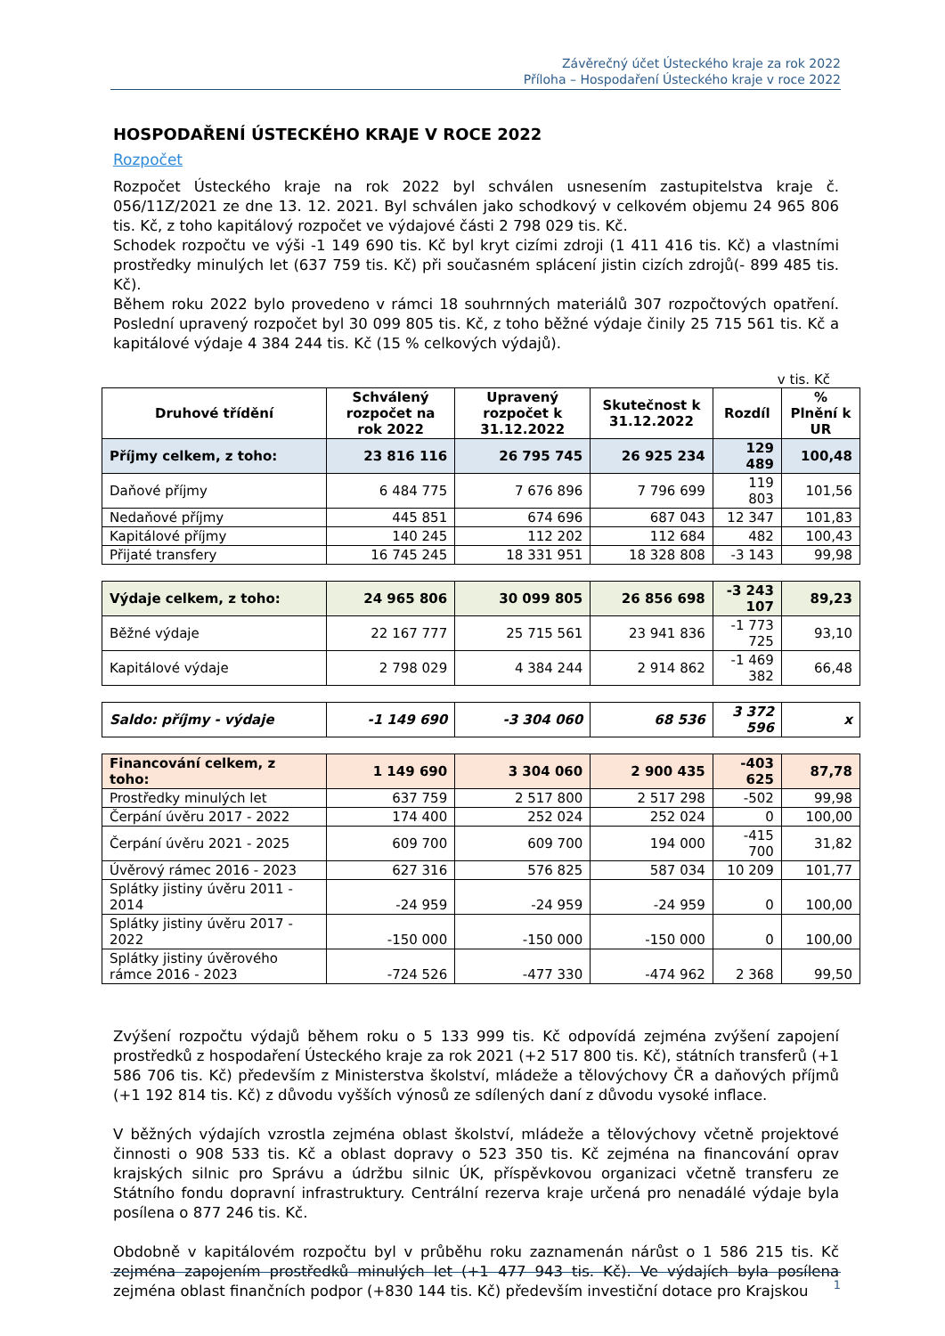Závěrečný účet Ústeckého kraje za rok 2022
Příloha – Hospodaření Ústeckého kraje v roce 2022
HOSPODAŘENÍ ÚSTECKÉHO KRAJE V ROCE 2022
Rozpočet
Rozpočet Ústeckého kraje na rok 2022 byl schválen usnesením zastupitelstva kraje č. 056/11Z/2021 ze dne 13. 12. 2021. Byl schválen jako schodkový v celkovém objemu 24 965 806 tis. Kč, z toho kapitálový rozpočet ve výdajové části 2 798 029 tis. Kč.
Schodek rozpočtu ve výši -1 149 690 tis. Kč byl kryt cizími zdroji (1 411 416 tis. Kč) a vlastními prostředky minulých let (637 759 tis. Kč) při současném splácení jistin cizích zdrojů(- 899 485 tis. Kč).
Během roku 2022 bylo provedeno v rámci 18 souhrnných materiálů 307 rozpočtových opatření. Poslední upravený rozpočet byl 30 099 805 tis. Kč, z toho běžné výdaje činily 25 715 561 tis. Kč a kapitálové výdaje 4 384 244 tis. Kč (15 % celkových výdajů).
v tis. Kč
| Druhové třídění | Schválený rozpočet na rok 2022 | Upravený rozpočet k 31.12.2022 | Skutečnost k 31.12.2022 | Rozdíl | % Plnění k UR |
| --- | --- | --- | --- | --- | --- |
| Příjmy celkem, z toho: | 23 816 116 | 26 795 745 | 26 925 234 | 129 489 | 100,48 |
| Daňové příjmy | 6 484 775 | 7 676 896 | 7 796 699 | 119 803 | 101,56 |
| Nedaňové příjmy | 445 851 | 674 696 | 687 043 | 12 347 | 101,83 |
| Kapitálové příjmy | 140 245 | 112 202 | 112 684 | 482 | 100,43 |
| Přijaté transfery | 16 745 245 | 18 331 951 | 18 328 808 | -3 143 | 99,98 |
| Výdaje celkem, z toho: | 24 965 806 | 30 099 805 | 26 856 698 | -3 243 107 | 89,23 |
| Běžné výdaje | 22 167 777 | 25 715 561 | 23 941 836 | -1 773 725 | 93,10 |
| Kapitálové výdaje | 2 798 029 | 4 384 244 | 2 914 862 | -1 469 382 | 66,48 |
| Saldo: příjmy - výdaje | -1 149 690 | -3 304 060 | 68 536 | 3 372 596 | x |
| Financování celkem, z toho: | 1 149 690 | 3 304 060 | 2 900 435 | -403 625 | 87,78 |
| Prostředky minulých let | 637 759 | 2 517 800 | 2 517 298 | -502 | 99,98 |
| Čerpání úvěru 2017 - 2022 | 174 400 | 252 024 | 252 024 | 0 | 100,00 |
| Čerpání úvěru 2021 - 2025 | 609 700 | 609 700 | 194 000 | -415 700 | 31,82 |
| Úvěrový rámec 2016 - 2023 | 627 316 | 576 825 | 587 034 | 10 209 | 101,77 |
| Splátky jistiny úvěru 2011 - 2014 | -24 959 | -24 959 | -24 959 | 0 | 100,00 |
| Splátky jistiny úvěru 2017 - 2022 | -150 000 | -150 000 | -150 000 | 0 | 100,00 |
| Splátky jistiny úvěrového rámce 2016 - 2023 | -724 526 | -477 330 | -474 962 | 2 368 | 99,50 |
Zvýšení rozpočtu výdajů během roku o 5 133 999 tis. Kč odpovídá zejména zvýšení zapojení prostředků z hospodaření Ústeckého kraje za rok 2021 (+2 517 800 tis. Kč), státních transferů (+1 586 706 tis. Kč) především z Ministerstva školství, mládeže a tělovýchovy ČR a daňových příjmů (+1 192 814 tis. Kč) z důvodu vyšších výnosů ze sdílených daní z důvodu vysoké inflace.
V běžných výdajích vzrostla zejména oblast školství, mládeže a tělovýchovy včetně projektové činnosti o 908 533 tis. Kč a oblast dopravy o 523 350 tis. Kč zejména na financování oprav krajských silnic pro Správu a údržbu silnic ÚK, příspěvkovou organizaci včetně transferu ze Státního fondu dopravní infrastruktury. Centrální rezerva kraje určená pro nenadálé výdaje byla posílena o 877 246 tis. Kč.
Obdobně v kapitálovém rozpočtu byl v průběhu roku zaznamenán nárůst o 1 586 215 tis. Kč zejména zapojením prostředků minulých let (+1 477 943 tis. Kč). Ve výdajích byla posílena zejména oblast finančních podpor (+830 144 tis. Kč) především investiční dotace pro Krajskou
1